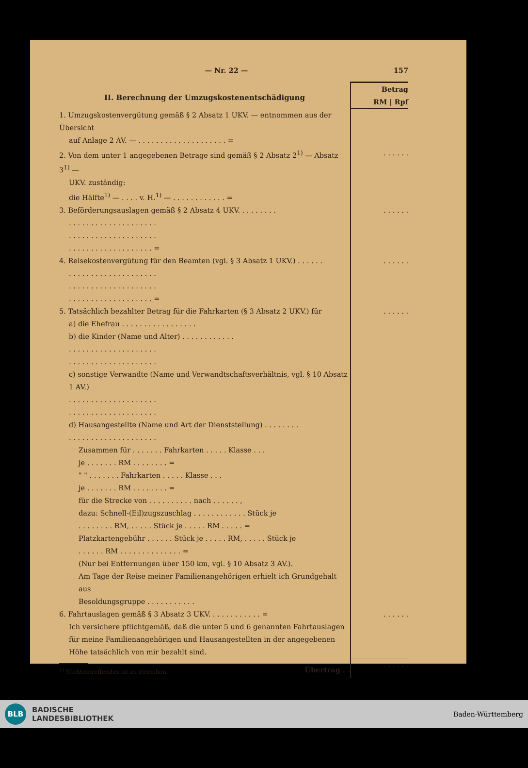— Nr. 22 — 157
| II. Berechnung der Umzugskostenentschädigung | Betrag RM / Rpf |
| 1. Umzugskostenvergütung gemäß § 2 Absatz 1 UKV. — entnommen aus der Übersicht auf Anlage 2 AV. — . . . . . . . . . . . . . . . . . . . . = | |
| 2. Von dem unter 1 angegebenen Betrage sind gemäß § 2 Absatz 2<sup>1)</sup> — Absatz 3<sup>1)</sup> — UKV. zuständig: die Hälfte<sup>1)</sup> — . . . . v. H.<sup>1)</sup> — . . . . . . . . . . . . = | . . . . . . |
| 3. Beförderungsauslagen gemäß § 2 Absatz 4 UKV. . . . . . . . . . . . . . . . . . . . . . . . . . . . . . . . . . . . . . . . . . . . . . . . . . . . . . . . . . . . . . . . . . . . = | . . . . . . |
| 4. Reisekostenvergütung für den Beamten (vgl. § 3 Absatz 1 UKV.) . . . . . . . . . . . . . . . . . . . . . . . . . . . . . . . . . . . . . . . . . . . . . . . . . . . . . . . . . . . . . . . . . = | . . . . . . |
| 5. Tatsächlich bezahlter Betrag für die Fahrkarten (§ 3 Absatz 2 UKV.) für a) die Ehefrau . . . . . . . . . . . . . . . . . b) die Kinder (Name und Alter) . . . . . . . . . . . . . . . . . . . . . . . . . . . . . . . . . . . . . . . . . . . . . . . . . . . . c) sonstige Verwandte (Name und Verwandtschaftsverhältnis, vgl. § 10 Absatz 1 AV.) . . . . . . . . . . . . . . . . . . . . . . . . . . . . . . . . . . . . . . . . d) Hausangestellte (Name und Art der Dienststellung) . . . . . . . . . . . . . . . . . . . . . . . . . . . . Zusammen für . . . . . . . Fahrkarten . . . . . Klasse . . . je . . . . . . . RM . . . . . . . . = " " . . . . . . . Fahrkarten . . . . . Klasse . . . je . . . . . . . RM . . . . . . . . = für die Strecke von . . . . . . . . . . nach . . . . . . , dazu: Schnell-(Eil)zugszuschlag . . . . . . . . . . . . Stück je . . . . . . . . RM, . . . . . Stück je . . . . . RM . . . . . = Platzkartengebühr . . . . . . Stück je . . . . . RM, . . . . . Stück je . . . . . . RM . . . . . . . . . . . . . . = (Nur bei Entfernungen über 150 km, vgl. § 10 Absatz 3 AV.). Am Tage der Reise meiner Familienangehörigen erhielt ich Grundgehalt aus Besoldungsgruppe . . . . . . . . . . . | . . . . . . |
| 6. Fahrtauslagen gemäß § 3 Absatz 3 UKV. . . . . . . . . . . . = Ich versichere pflichtgemäß, daß die unter 5 und 6 genannten Fahrtauslagen für meine Familienangehörigen und Hausangestellten in der angegebenen Höhe tatsächlich von mir bezahlt sind. | . . . . . . |
| <sup>1)</sup> Nichtzutreffendes ist zu streichen. Übertrag . . | . . . . . . |
BLB
BADISCHE
LANDESBIBLIOTHEK
Baden-Württemberg